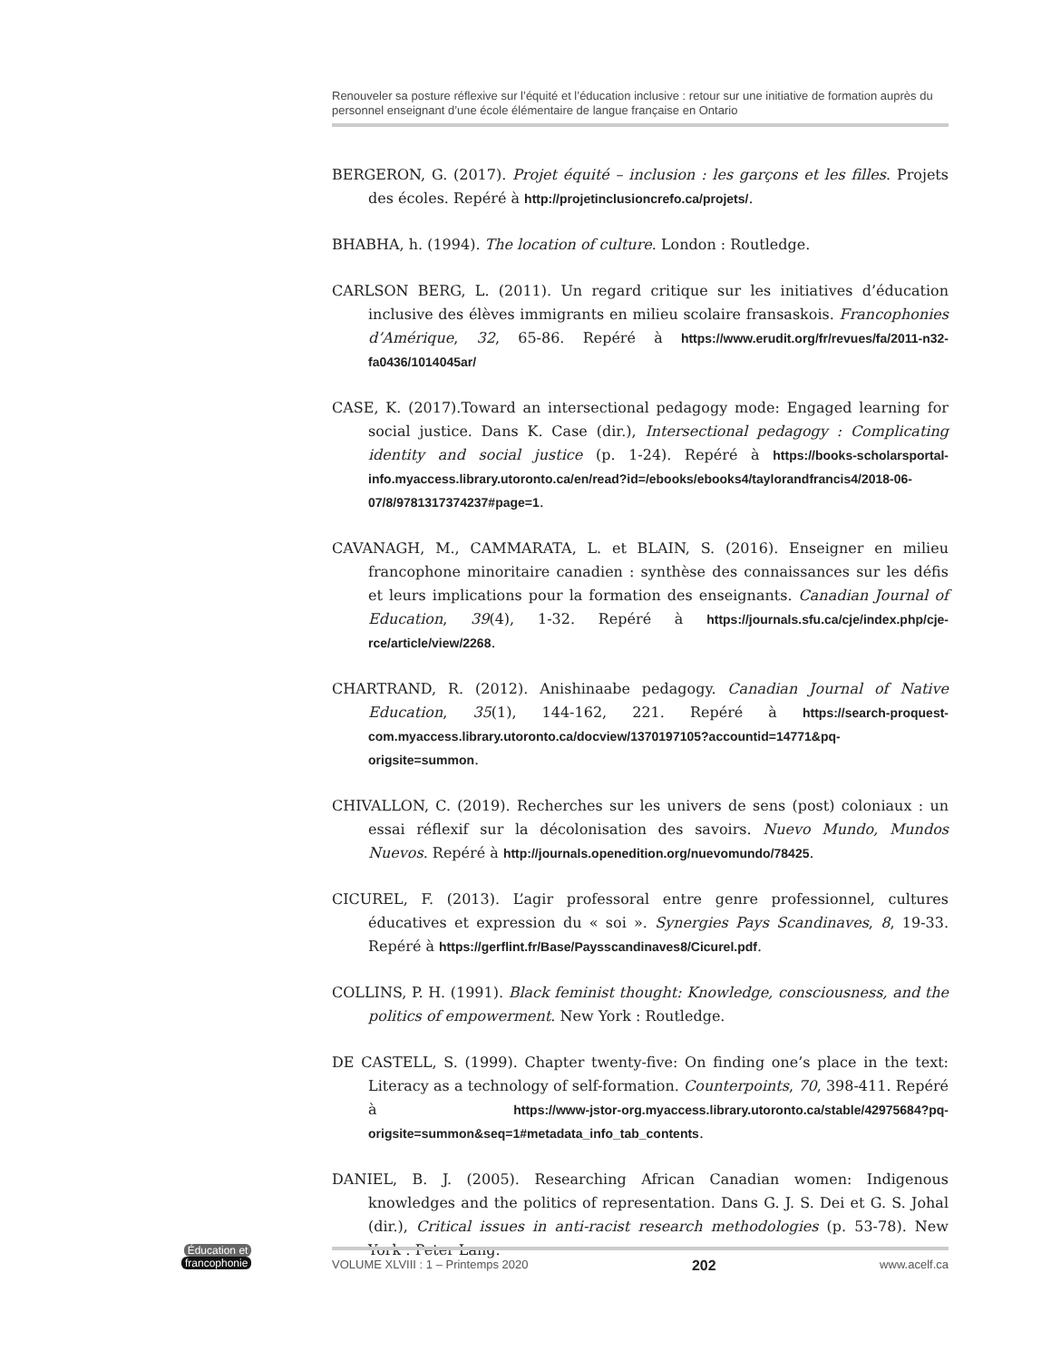Renouveler sa posture réflexive sur l’équité et l’éducation inclusive : retour sur une initiative de formation auprès du personnel enseignant d’une école élémentaire de langue française en Ontario
BERGERON, G. (2017). Projet équité – inclusion : les garçons et les filles. Projets des écoles. Repéré à http://projetinclusioncrefo.ca/projets/.
BHABHA, h. (1994). The location of culture. London : Routledge.
CARLSON BERG, L. (2011). Un regard critique sur les initiatives d’éducation inclusive des élèves immigrants en milieu scolaire fransaskois. Francophonies d’Amérique, 32, 65-86. Repéré à https://www.erudit.org/fr/revues/fa/2011-n32-fa0436/1014045ar/
CASE, K. (2017).Toward an intersectional pedagogy mode: Engaged learning for social justice. Dans K. Case (dir.), Intersectional pedagogy : Complicating identity and social justice (p. 1-24). Repéré à https://books-scholarsportal-info.myaccess.library.utoronto.ca/en/read?id=/ebooks/ebooks4/taylorandfrancis4/2018-06-07/8/9781317374237#page=1.
CAVANAGH, M., CAMMARATA, L. et BLAIN, S. (2016). Enseigner en milieu francophone minoritaire canadien : synthèse des connaissances sur les défis et leurs implications pour la formation des enseignants. Canadian Journal of Education, 39(4), 1-32. Repéré à https://journals.sfu.ca/cje/index.php/cje-rce/article/view/2268.
CHARTRAND, R. (2012). Anishinaabe pedagogy. Canadian Journal of Native Education, 35(1), 144-162, 221. Repéré à https://search-proquest-com.myaccess.library.utoronto.ca/docview/1370197105?accountid=14771&pq-origsite=summon.
CHIVALLON, C. (2019). Recherches sur les univers de sens (post) coloniaux : un essai réflexif sur la décolonisation des savoirs. Nuevo Mundo, Mundos Nuevos. Repéré à http://journals.openedition.org/nuevomundo/78425.
CICUREL, F. (2013). L’agir professoral entre genre professionnel, cultures éducatives et expression du « soi ». Synergies Pays Scandinaves, 8, 19-33. Repéré à https://gerflint.fr/Base/Paysscandinaves8/Cicurel.pdf.
COLLINS, P. H. (1991). Black feminist thought: Knowledge, consciousness, and the politics of empowerment. New York : Routledge.
DE CASTELL, S. (1999). Chapter twenty-five: On finding one’s place in the text: Literacy as a technology of self-formation. Counterpoints, 70, 398-411. Repéré à https://www-jstor-org.myaccess.library.utoronto.ca/stable/42975684?pq-origsite=summon&seq=1#metadata_info_tab_contents.
DANIEL, B. J. (2005). Researching African Canadian women: Indigenous knowledges and the politics of representation. Dans G. J. S. Dei et G. S. Johal (dir.), Critical issues in anti-racist research methodologies (p. 53-78). New York : Peter Lang.
Éducation et
francophonie
VOLUME XLVIII : 1 – Printemps 2020 202 www.acelf.ca